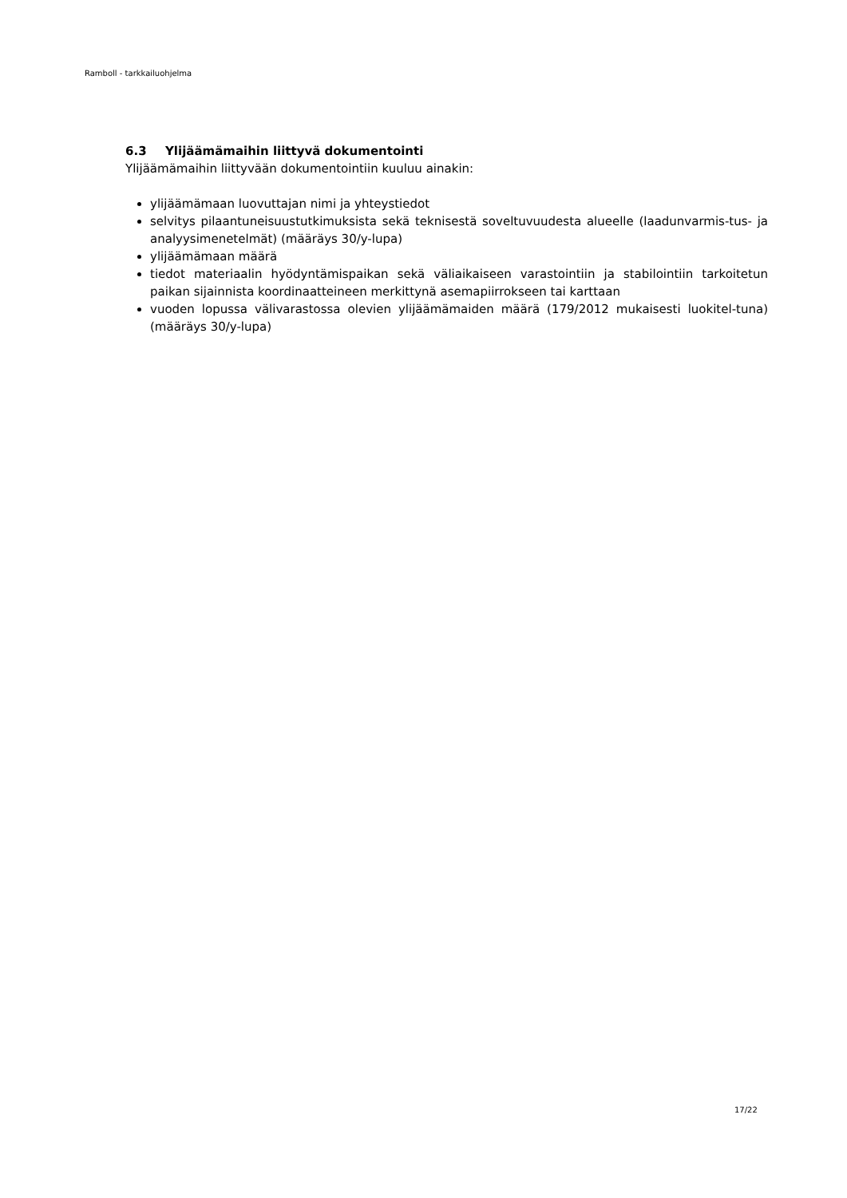Ramboll - tarkkailuohjelma
6.3 Ylijäämämaihin liittyvä dokumentointi
Ylijäämämaihin liittyvään dokumentointiin kuuluu ainakin:
ylijäämämaan luovuttajan nimi ja yhteystiedot
selvitys pilaantuneisuustutkimuksista sekä teknisestä soveltuvuudesta alueelle (laadunvarmis-tus- ja analyysimenetelmät) (määräys 30/y-lupa)
ylijäämämaan määrä
tiedot materiaalin hyödyntämispaikan sekä väliaikaiseen varastointiin ja stabilointiin tarkoitetun paikan sijainnista koordinaatteineen merkittynä asemapiirrokseen tai karttaan
vuoden lopussa välivarastossa olevien ylijäämämaiden määrä (179/2012 mukaisesti luokitel-tuna) (määräys 30/y-lupa)
17/22